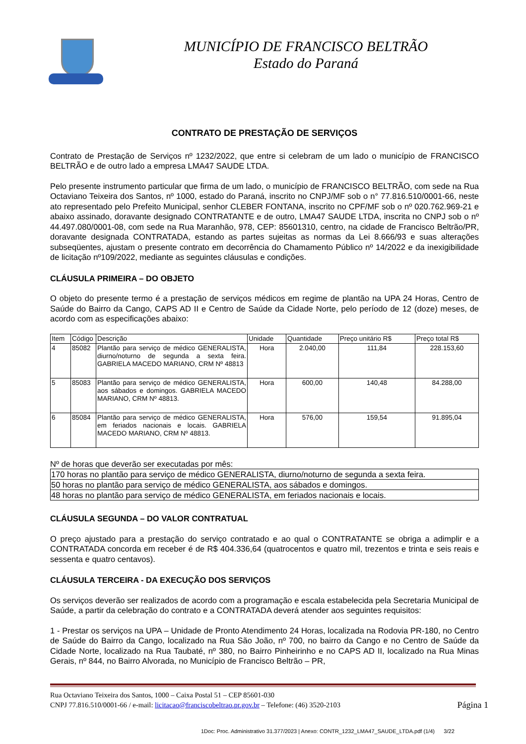MUNICÍPIO DE FRANCISCO BELTRÃO
Estado do Paraná
CONTRATO DE PRESTAÇÃO DE SERVIÇOS
Contrato de Prestação de Serviços nº 1232/2022, que entre si celebram de um lado o município de FRANCISCO BELTRÃO e de outro lado a empresa LMA47 SAUDE LTDA.
Pelo presente instrumento particular que firma de um lado, o município de FRANCISCO BELTRÃO, com sede na Rua Octaviano Teixeira dos Santos, nº 1000, estado do Paraná, inscrito no CNPJ/MF sob o n° 77.816.510/0001-66, neste ato representado pelo Prefeito Municipal, senhor CLEBER FONTANA, inscrito no CPF/MF sob o nº 020.762.969-21 e abaixo assinado, doravante designado CONTRATANTE e de outro, LMA47 SAUDE LTDA, inscrita no CNPJ sob o nº 44.497.080/0001-08, com sede na Rua Maranhão, 978, CEP: 85601310, centro, na cidade de Francisco Beltrão/PR, doravante designada CONTRATADA, estando as partes sujeitas as normas da Lei 8.666/93 e suas alterações subseqüentes, ajustam o presente contrato em decorrência do Chamamento Público nº 14/2022 e da inexigibilidade de licitação nº109/2022, mediante as seguintes cláusulas e condições.
CLÁUSULA PRIMEIRA – DO OBJETO
O objeto do presente termo é a prestação de serviços médicos em regime de plantão na UPA 24 Horas, Centro de Saúde do Bairro da Cango, CAPS AD II e Centro de Saúde da Cidade Norte, pelo período de 12 (doze) meses, de acordo com as especificações abaixo:
| Item | Código | Descrição | Unidade | Quantidade | Preço unitário R$ | Preço total R$ |
| --- | --- | --- | --- | --- | --- | --- |
| 4 | 85082 | Plantão para serviço de médico GENERALISTA, diurno/noturno de segunda a sexta feira. GABRIELA MACEDO MARIANO, CRM Nº 48813 | Hora | 2.040,00 | 111,84 | 228.153,60 |
| 5 | 85083 | Plantão para serviço de médico GENERALISTA, aos sábados e domingos. GABRIELA MACEDO MARIANO, CRM Nº 48813. | Hora | 600,00 | 140,48 | 84.288,00 |
| 6 | 85084 | Plantão para serviço de médico GENERALISTA, em feriados nacionais e locais. GABRIELA MACEDO MARIANO, CRM Nº 48813. | Hora | 576,00 | 159,54 | 91.895,04 |
Nº de horas que deverão ser executadas por mês:
| 170 horas no plantão para serviço de médico GENERALISTA, diurno/noturno de segunda a sexta feira. |
| 50 horas no plantão para serviço de médico GENERALISTA, aos sábados e domingos. |
| 48 horas no plantão para serviço de médico GENERALISTA, em feriados nacionais e locais. |
CLÁUSULA SEGUNDA – DO VALOR CONTRATUAL
O preço ajustado para a prestação do serviço contratado e ao qual o CONTRATANTE se obriga a adimplir e a CONTRATADA concorda em receber é de R$ 404.336,64 (quatrocentos e quatro mil, trezentos e trinta e seis reais e sessenta e quatro centavos).
CLÁUSULA TERCEIRA - DA EXECUÇÃO DOS SERVIÇOS
Os serviços deverão ser realizados de acordo com a programação e escala estabelecida pela Secretaria Municipal de Saúde, a partir da celebração do contrato e a CONTRATADA deverá atender aos seguintes requisitos:
1 - Prestar os serviços na UPA – Unidade de Pronto Atendimento 24 Horas, localizada na Rodovia PR-180, no Centro de Saúde do Bairro da Cango, localizado na Rua São João, nº 700, no bairro da Cango e no Centro de Saúde da Cidade Norte, localizado na Rua Taubaté, nº 380, no Bairro Pinheirinho e no CAPS AD II, localizado na Rua Minas Gerais, nº 844, no Bairro Alvorada, no Município de Francisco Beltrão – PR,
Rua Octaviano Teixeira dos Santos, 1000 – Caixa Postal 51 – CEP 85601-030
CNPJ 77.816.510/0001-66 / e-mail: licitacao@franciscobeltrao.pr.gov.br – Telefone: (46) 3520-2103 Página 1
1Doc: Proc. Administrativo 31.377/2023 | Anexo: CONTR_1232_LMA47_SAUDE_LTDA.pdf (1/4) 3/22